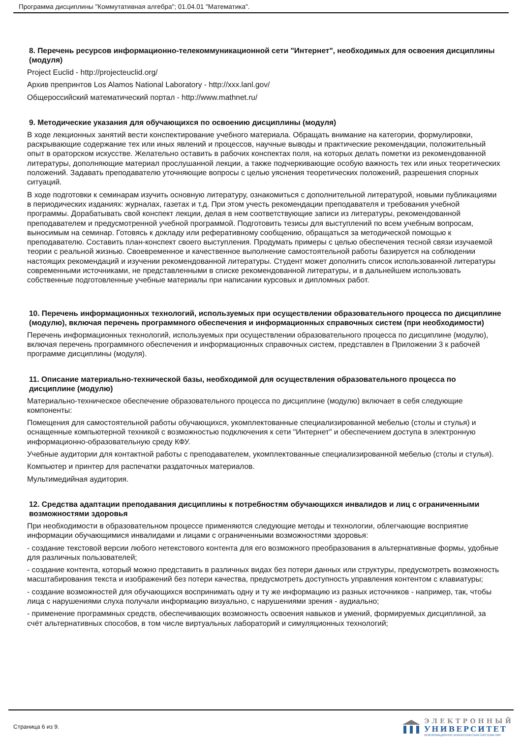Программа дисциплины "Коммутативная алгебра"; 01.04.01 "Математика".
8. Перечень ресурсов информационно-телекоммуникационной сети "Интернет", необходимых для освоения дисциплины (модуля)
Project Euclid - http://projecteuclid.org/
Архив препринтов Los Alamos National Laboratory - http://xxx.lanl.gov/
Общероссийский математический портал - http://www.mathnet.ru/
9. Методические указания для обучающихся по освоению дисциплины (модуля)
В ходе лекционных занятий вести конспектирование учебного материала. Обращать внимание на категории, формулировки, раскрывающие содержание тех или иных явлений и процессов, научные выводы и практические рекомендации, положительный опыт в ораторском искусстве. Желательно оставить в рабочих конспектах поля, на которых делать пометки из рекомендованной литературы, дополняющие материал прослушанной лекции, а также подчеркивающие особую важность тех или иных теоретических положений. Задавать преподавателю уточняющие вопросы с целью уяснения теоретических положений, разрешения спорных ситуаций.
В ходе подготовки к семинарам изучить основную литературу, ознакомиться с дополнительной литературой, новыми публикациями в периодических изданиях: журналах, газетах и т.д. При этом учесть рекомендации преподавателя и требования учебной программы. Дорабатывать свой конспект лекции, делая в нем соответствующие записи из литературы, рекомендованной преподавателем и предусмотренной учебной программой. Подготовить тезисы для выступлений по всем учебным вопросам, выносимым на семинар. Готовясь к докладу или реферативному сообщению, обращаться за методической помощью к преподавателю. Составить план-конспект своего выступления. Продумать примеры с целью обеспечения тесной связи изучаемой теории с реальной жизнью. Своевременное и качественное выполнение самостоятельной работы базируется на соблюдении настоящих рекомендаций и изучении рекомендованной литературы. Студент может дополнить список использованной литературы современными источниками, не представленными в списке рекомендованной литературы, и в дальнейшем использовать собственные подготовленные учебные материалы при написании курсовых и дипломных работ.
10. Перечень информационных технологий, используемых при осуществлении образовательного процесса по дисциплине (модулю), включая перечень программного обеспечения и информационных справочных систем (при необходимости)
Перечень информационных технологий, используемых при осуществлении образовательного процесса по дисциплине (модулю), включая перечень программного обеспечения и информационных справочных систем, представлен в Приложении 3 к рабочей программе дисциплины (модуля).
11. Описание материально-технической базы, необходимой для осуществления образовательного процесса по дисциплине (модулю)
Материально-техническое обеспечение образовательного процесса по дисциплине (модулю) включает в себя следующие компоненты:
Помещения для самостоятельной работы обучающихся, укомплектованные специализированной мебелью (столы и стулья) и оснащенные компьютерной техникой с возможностью подключения к сети "Интернет" и обеспечением доступа в электронную информационно-образовательную среду КФУ.
Учебные аудитории для контактной работы с преподавателем, укомплектованные специализированной мебелью (столы и стулья).
Компьютер и принтер для распечатки раздаточных материалов.
Мультимедийная аудитория.
12. Средства адаптации преподавания дисциплины к потребностям обучающихся инвалидов и лиц с ограниченными возможностями здоровья
При необходимости в образовательном процессе применяются следующие методы и технологии, облегчающие восприятие информации обучающимися инвалидами и лицами с ограниченными возможностями здоровья:
- создание текстовой версии любого нетекстового контента для его возможного преобразования в альтернативные формы, удобные для различных пользователей;
- создание контента, который можно представить в различных видах без потери данных или структуры, предусмотреть возможность масштабирования текста и изображений без потери качества, предусмотреть доступность управления контентом с клавиатуры;
- создание возможностей для обучающихся воспринимать одну и ту же информацию из разных источников - например, так, чтобы лица с нарушениями слуха получали информацию визуально, с нарушениями зрения - аудиально;
- применение программных средств, обеспечивающих возможность освоения навыков и умений, формируемых дисциплиной, за счёт альтернативных способов, в том числе виртуальных лабораторий и симуляционных технологий;
Страница 6 из 9.
ЭЛЕКТРОННЫЙ
УНИВЕРСИТЕТ
ИНФОРМАЦИОННО АНАЛИТИЧЕСКАЯ СИСТЕМА КФУ